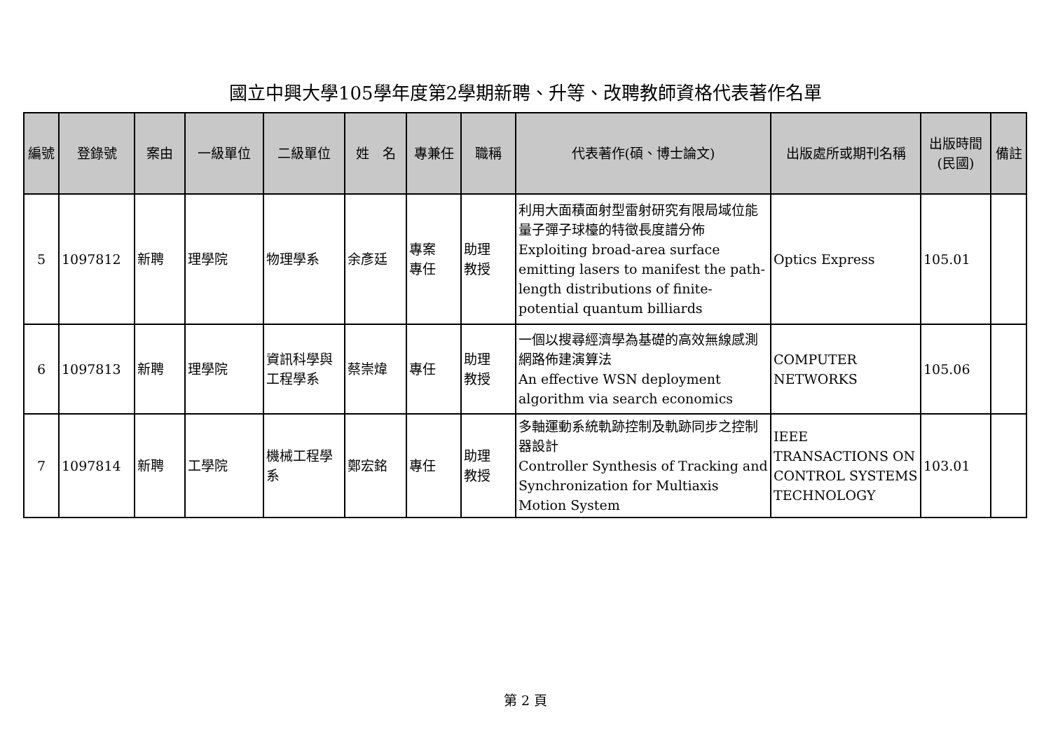國立中興大學105學年度第2學期新聘、升等、改聘教師資格代表著作名單
| 編號 | 登錄號 | 案由 | 一級單位 | 二級單位 | 姓 名 | 專兼任 | 職稱 | 代表著作(碩、博士論文) | 出版處所或期刊名稱 | 出版時間 (民國) | 備註 |
| --- | --- | --- | --- | --- | --- | --- | --- | --- | --- | --- | --- |
| 5 | 1097812 | 新聘 | 理學院 | 物理學系 | 余彥廷 | 專案 專任 | 助理 教授 | 利用大面積面射型雷射研究有限局域位能量子彈子球檯的特徵長度譜分佈 Exploiting broad-area surface emitting lasers to manifest the path-length distributions of finite-potential quantum billiards | Optics Express | 105.01 | |
| 6 | 1097813 | 新聘 | 理學院 | 資訊科學與工程學系 | 蔡崇煒 | 專任 | 助理 教授 | 一個以搜尋經濟學為基礎的高效無線感測網路佈建演算法 An effective WSN deployment algorithm via search economics | COMPUTER NETWORKS | 105.06 | |
| 7 | 1097814 | 新聘 | 工學院 | 機械工程學系 | 鄭宏銘 | 專任 | 助理 教授 | 多軸運動系統軌跡控制及軌跡同步之控制器設計 Controller Synthesis of Tracking and Synchronization for Multiaxis Motion System | IEEE TRANSACTIONS ON CONTROL SYSTEMS TECHNOLOGY | 103.01 | |
第 2 頁